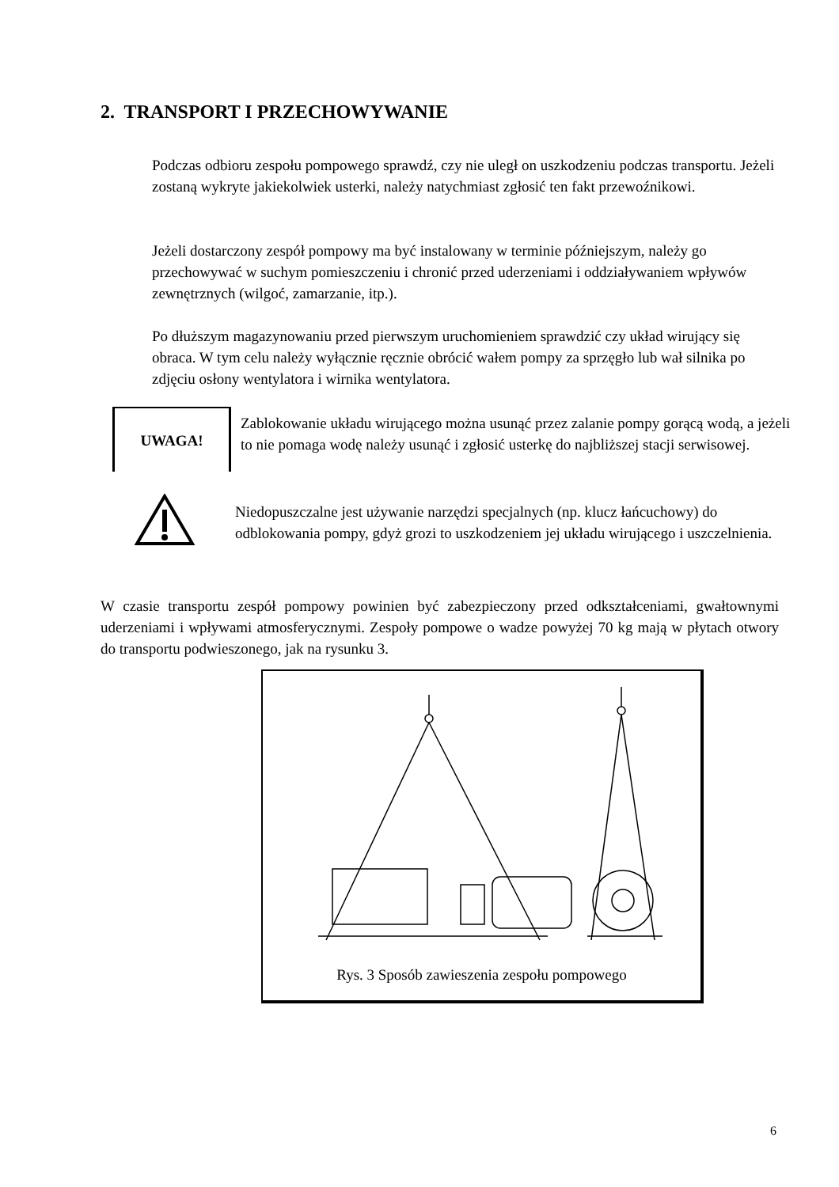2. TRANSPORT I PRZECHOWYWANIE
Podczas odbioru zespołu pompowego sprawdź, czy nie uległ on uszkodzeniu podczas transportu. Jeżeli zostaną wykryte jakiekolwiek usterki, należy natychmiast zgłosić ten fakt przewoźnikowi.
Jeżeli dostarczony zespół pompowy ma być instalowany w terminie późniejszym, należy go przechowywać w suchym pomieszczeniu i chronić przed uderzeniami i oddziaływaniem wpływów zewnętrznych (wilgoć, zamarzanie, itp.).
Po dłuższym magazynowaniu przed pierwszym uruchomieniem sprawdzić czy układ wirujący się obraca. W tym celu należy wyłącznie ręcznie obrócić wałem pompy za sprzęgło lub wał silnika po zdjęciu osłony wentylatora i wirnika wentylatora.
UWAGA!
Zablokowanie układu wirującego można usunąć przez zalanie pompy gorącą wodą, a jeżeli to nie pomaga wodę należy usunąć i zgłosić usterkę do najbliższej stacji serwisowej.
Niedopuszczalne jest używanie narzędzi specjalnych (np. klucz łańcuchowy) do odblokowania pompy, gdyż grozi to uszkodzeniem jej układu wirującego i uszczelnienia.
W czasie transportu zespół pompowy powinien być zabezpieczony przed odkształceniami, gwałtownymi uderzeniami i wpływami atmosferycznymi. Zespoły pompowe o wadze powyżej 70 kg mają w płytach otwory do transportu podwieszonego, jak na rysunku 3.
Rys. 3 Sposób zawieszenia zespołu pompowego
6